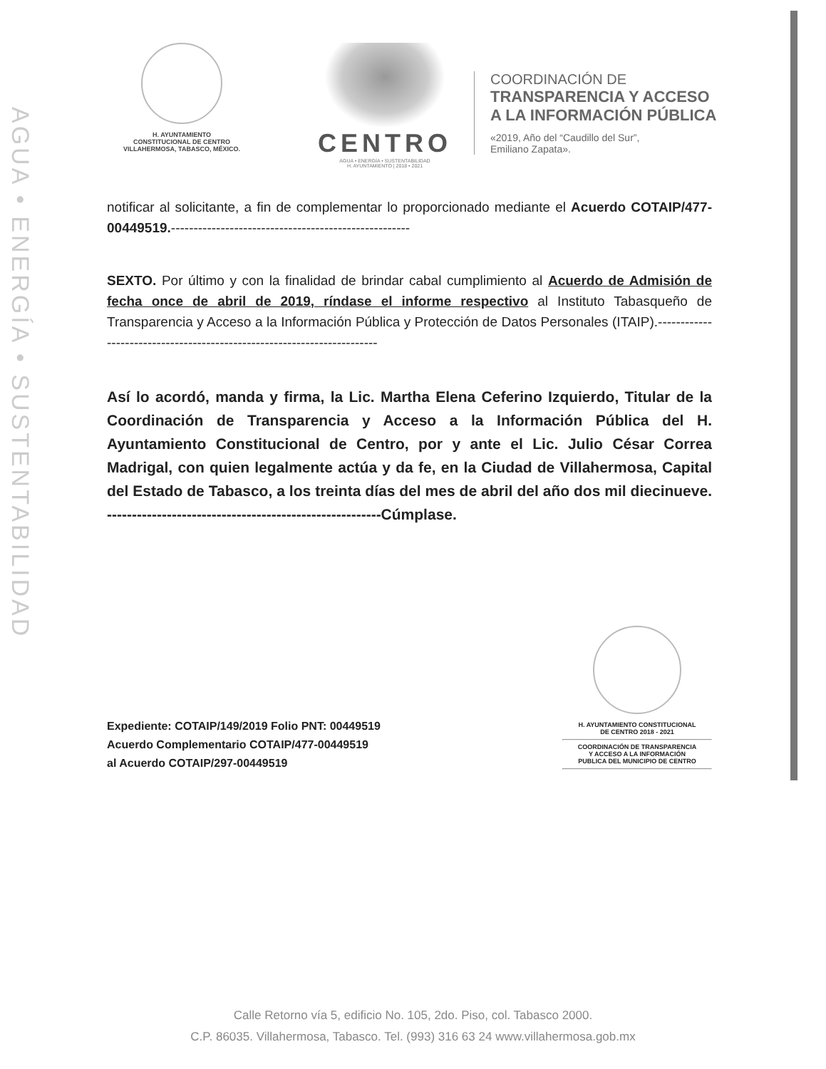AGUA • ENERGÍA • SUSTENTABILIDAD
H. AYUNTAMIENTO
CONSTITUCIONAL DE CENTRO
VILLAHERMOSA, TABASCO, MÉXICO.
CENTRO
AGUA • ENERGÍA • SUSTENTABILIDAD
H. AYUNTAMIENTO | 2018 • 2021
COORDINACIÓN DE
TRANSPARENCIA Y ACCESO
A LA INFORMACIÓN PÚBLICA
«2019, Año del “Caudillo del Sur”,
Emiliano Zapata».
notificar al solicitante, a fin de complementar lo proporcionado mediante el Acuerdo COTAIP/477-00449519.-----------------------------------------------------
SEXTO. Por último y con la finalidad de brindar cabal cumplimiento al Acuerdo de Admisión de fecha once de abril de 2019, ríndase el informe respectivo al Instituto Tabasqueño de Transparencia y Acceso a la Información Pública y Protección de Datos Personales (ITAIP).------------------------------------------------------------------------
Así lo acordó, manda y firma, la Lic. Martha Elena Ceferino Izquierdo, Titular de la Coordinación de Transparencia y Acceso a la Información Pública del H. Ayuntamiento Constitucional de Centro, por y ante el Lic. Julio César Correa Madrigal, con quien legalmente actúa y da fe, en la Ciudad de Villahermosa, Capital del Estado de Tabasco, a los treinta días del mes de abril del año dos mil diecinueve. -------------------------------------------------------Cúmplase.
Expediente: COTAIP/149/2019 Folio PNT: 00449519
Acuerdo Complementario COTAIP/477-00449519
al Acuerdo COTAIP/297-00449519
H. AYUNTAMIENTO CONSTITUCIONAL
DE CENTRO 2018 - 2021
COORDINACIÓN DE TRANSPARENCIA
Y ACCESO A LA INFORMACIÓN
PUBLICA DEL MUNICIPIO DE CENTRO
Calle Retorno vía 5, edificio No. 105, 2do. Piso, col. Tabasco 2000.
C.P. 86035. Villahermosa, Tabasco. Tel. (993) 316 63 24 www.villahermosa.gob.mx